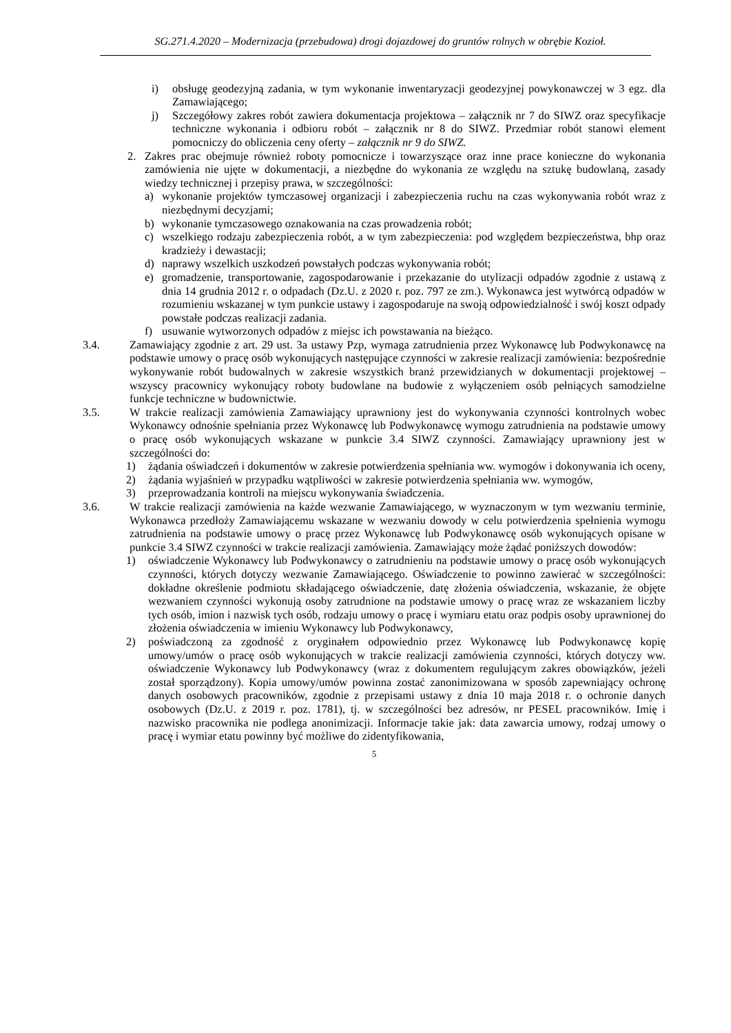SG.271.4.2020 – Modernizacja (przebudowa) drogi dojazdowej do gruntów rolnych w obrębie Kozioł.
i) obsługę geodezyjną zadania, w tym wykonanie inwentaryzacji geodezyjnej powykonawczej w 3 egz. dla Zamawiającego;
j) Szczegółowy zakres robót zawiera dokumentacja projektowa – załącznik nr 7 do SIWZ oraz specyfikacje techniczne wykonania i odbioru robót – załącznik nr 8 do SIWZ. Przedmiar robót stanowi element pomocniczy do obliczenia ceny oferty – załącznik nr 9 do SIWZ.
2. Zakres prac obejmuje również roboty pomocnicze i towarzyszące oraz inne prace konieczne do wykonania zamówienia nie ujęte w dokumentacji, a niezbędne do wykonania ze względu na sztukę budowlaną, zasady wiedzy technicznej i przepisy prawa, w szczególności:
a) wykonanie projektów tymczasowej organizacji i zabezpieczenia ruchu na czas wykonywania robót wraz z niezbędnymi decyzjami;
b) wykonanie tymczasowego oznakowania na czas prowadzenia robót;
c) wszelkiego rodzaju zabezpieczenia robót, a w tym zabezpieczenia: pod względem bezpieczeństwa, bhp oraz kradzieży i dewastacji;
d) naprawy wszelkich uszkodzeń powstałych podczas wykonywania robót;
e) gromadzenie, transportowanie, zagospodarowanie i przekazanie do utylizacji odpadów zgodnie z ustawą z dnia 14 grudnia 2012 r. o odpadach (Dz.U. z 2020 r. poz. 797 ze zm.). Wykonawca jest wytwórcą odpadów w rozumieniu wskazanej w tym punkcie ustawy i zagospodaruje na swoją odpowiedzialność i swój koszt odpady powstałe podczas realizacji zadania.
f) usuwanie wytworzonych odpadów z miejsc ich powstawania na bieżąco.
3.4. Zamawiający zgodnie z art. 29 ust. 3a ustawy Pzp, wymaga zatrudnienia przez Wykonawcę lub Podwykonawcę na podstawie umowy o pracę osób wykonujących następujące czynności w zakresie realizacji zamówienia: bezpośrednie wykonywanie robót budowalnych w zakresie wszystkich branż przewidzianych w dokumentacji projektowej – wszyscy pracownicy wykonujący roboty budowlane na budowie z wyłączeniem osób pełniących samodzielne funkcje techniczne w budownictwie.
3.5. W trakcie realizacji zamówienia Zamawiający uprawniony jest do wykonywania czynności kontrolnych wobec Wykonawcy odnośnie spełniania przez Wykonawcę lub Podwykonawcę wymogu zatrudnienia na podstawie umowy o pracę osób wykonujących wskazane w punkcie 3.4 SIWZ czynności. Zamawiający uprawniony jest w szczególności do:
1) żądania oświadczeń i dokumentów w zakresie potwierdzenia spełniania ww. wymogów i dokonywania ich oceny,
2) żądania wyjaśnień w przypadku wątpliwości w zakresie potwierdzenia spełniania ww. wymogów,
3) przeprowadzania kontroli na miejscu wykonywania świadczenia.
3.6. W trakcie realizacji zamówienia na każde wezwanie Zamawiającego, w wyznaczonym w tym wezwaniu terminie, Wykonawca przedłoży Zamawiającemu wskazane w wezwaniu dowody w celu potwierdzenia spełnienia wymogu zatrudnienia na podstawie umowy o pracę przez Wykonawcę lub Podwykonawcę osób wykonujących opisane w punkcie 3.4 SIWZ czynności w trakcie realizacji zamówienia. Zamawiający może żądać poniższych dowodów:
1) oświadczenie Wykonawcy lub Podwykonawcy o zatrudnieniu na podstawie umowy o pracę osób wykonujących czynności, których dotyczy wezwanie Zamawiającego. Oświadczenie to powinno zawierać w szczególności: dokładne określenie podmiotu składającego oświadczenie, datę złożenia oświadczenia, wskazanie, że objęte wezwaniem czynności wykonują osoby zatrudnione na podstawie umowy o pracę wraz ze wskazaniem liczby tych osób, imion i nazwisk tych osób, rodzaju umowy o pracę i wymiaru etatu oraz podpis osoby uprawnionej do złożenia oświadczenia w imieniu Wykonawcy lub Podwykonawcy,
2) poświadczoną za zgodność z oryginałem odpowiednio przez Wykonawcę lub Podwykonawcę kopię umowy/umów o pracę osób wykonujących w trakcie realizacji zamówienia czynności, których dotyczy ww. oświadczenie Wykonawcy lub Podwykonawcy (wraz z dokumentem regulującym zakres obowiązków, jeżeli został sporządzony). Kopia umowy/umów powinna zostać zanonimizowana w sposób zapewniający ochronę danych osobowych pracowników, zgodnie z przepisami ustawy z dnia 10 maja 2018 r. o ochronie danych osobowych (Dz.U. z 2019 r. poz. 1781), tj. w szczególności bez adresów, nr PESEL pracowników. Imię i nazwisko pracownika nie podlega anonimizacji. Informacje takie jak: data zawarcia umowy, rodzaj umowy o pracę i wymiar etatu powinny być możliwe do zidentyfikowania,
5